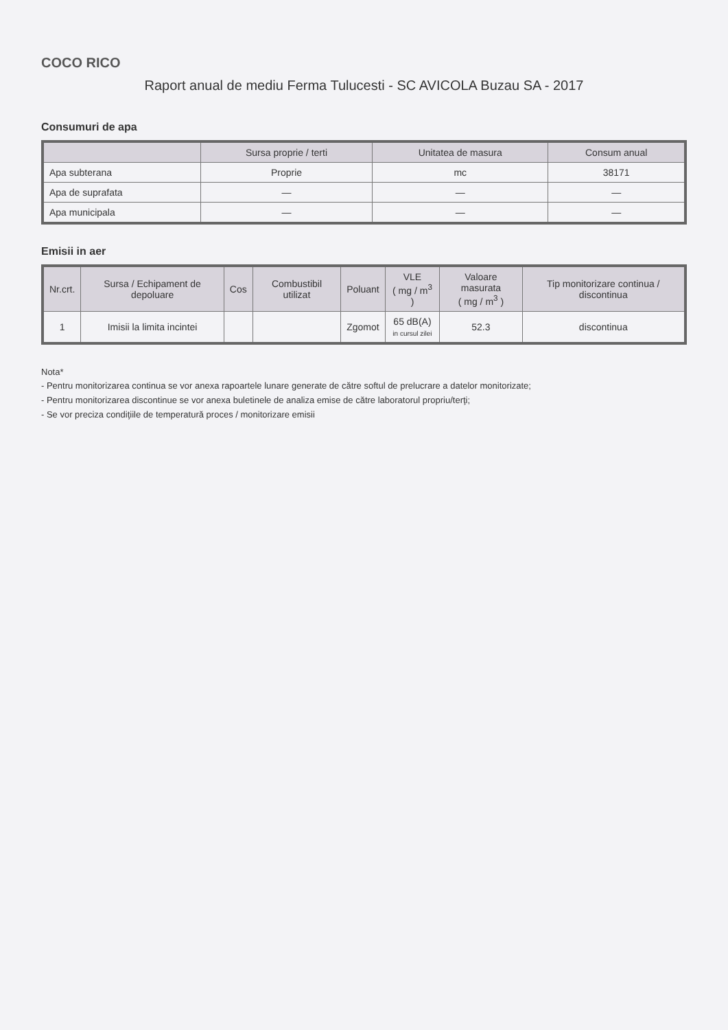COCO RICO
Raport anual de mediu Ferma Tulucesti - SC AVICOLA Buzau SA - 2017
Consumuri de apa
| | Sursa proprie / terti | Unitatea de masura | Consum anual |
| --- | --- | --- | --- |
| Apa subterana | Proprie | mc | 38171 |
| Apa de suprafata | — | — | — |
| Apa municipala | — | — | — |
Emisii in aer
| Nr.crt. | Sursa / Echipament de depoluare | Cos | Combustibil utilizat | Poluant | VLE ( mg / m<sup>3</sup> ) | Valoare masurata ( mg / m<sup>3</sup> ) | Tip monitorizare continua / discontinua |
| --- | --- | --- | --- | --- | --- | --- | --- |
| 1 | Imisii la limita incintei | | | Zgomot | 65 dB(A) in cursul zilei | 52.3 | discontinua |
Nota*
- Pentru monitorizarea continua se vor anexa rapoartele lunare generate de către softul de prelucrare a datelor monitorizate;
- Pentru monitorizarea discontinue se vor anexa buletinele de analiza emise de către laboratorul propriu/terţi;
- Se vor preciza condiţiile de temperatură proces / monitorizare emisii